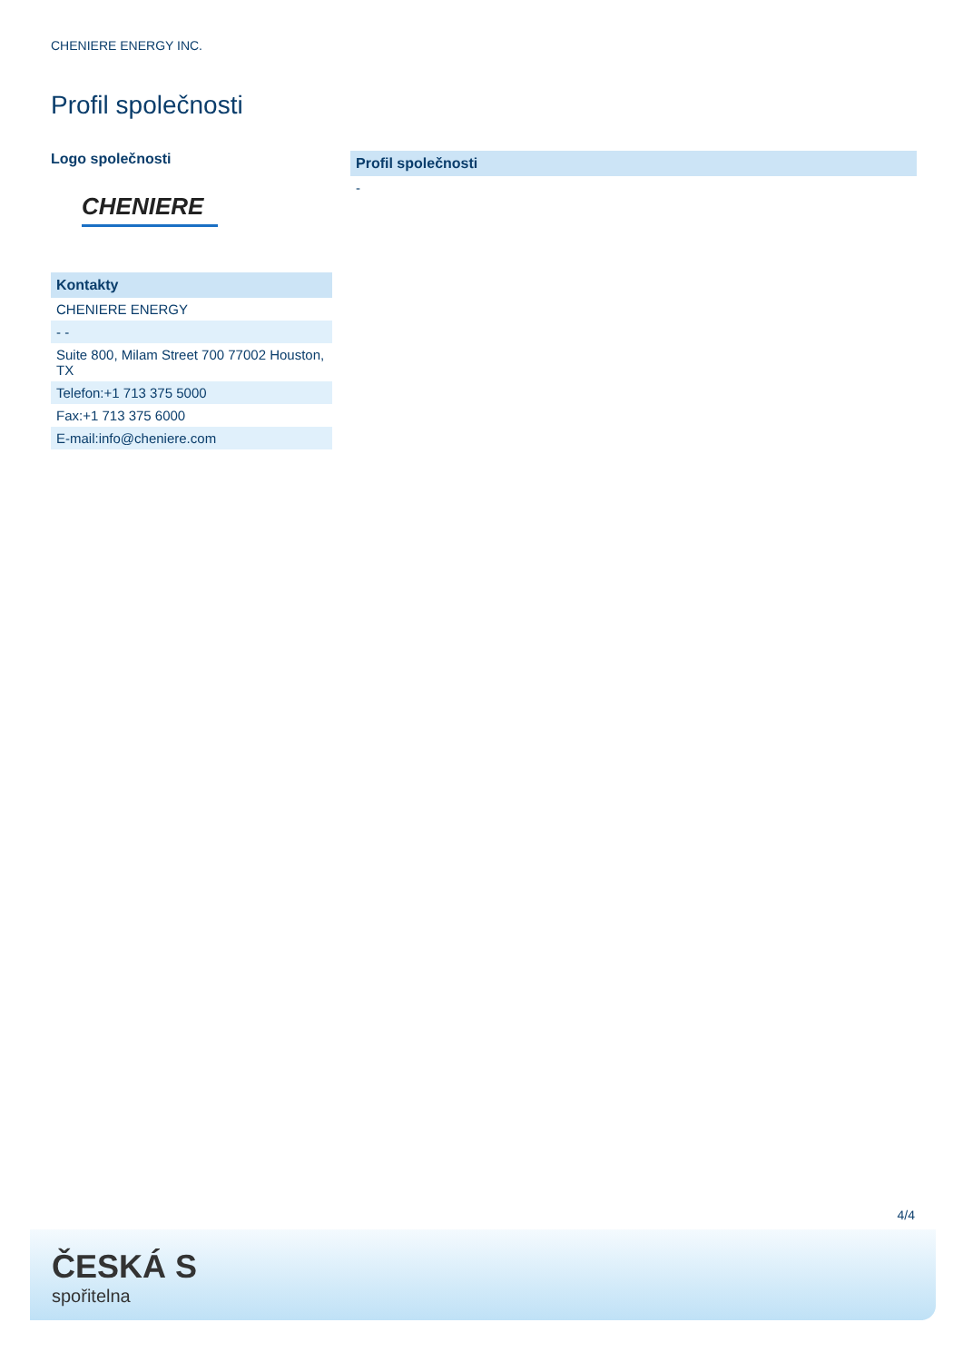CHENIERE ENERGY INC.
Profil společnosti
Logo společnosti
CHENIERE
| Kontakty |
| --- |
| CHENIERE ENERGY |
| - - |
| Suite 800, Milam Street 700 77002 Houston, TX |
| Telefon:+1 713 375 5000 |
| Fax:+1 713 375 6000 |
| E-mail:info@cheniere.com |
| Profil společnosti |
| --- |
| - |
4/4
ČESKÁ S
spořitelna